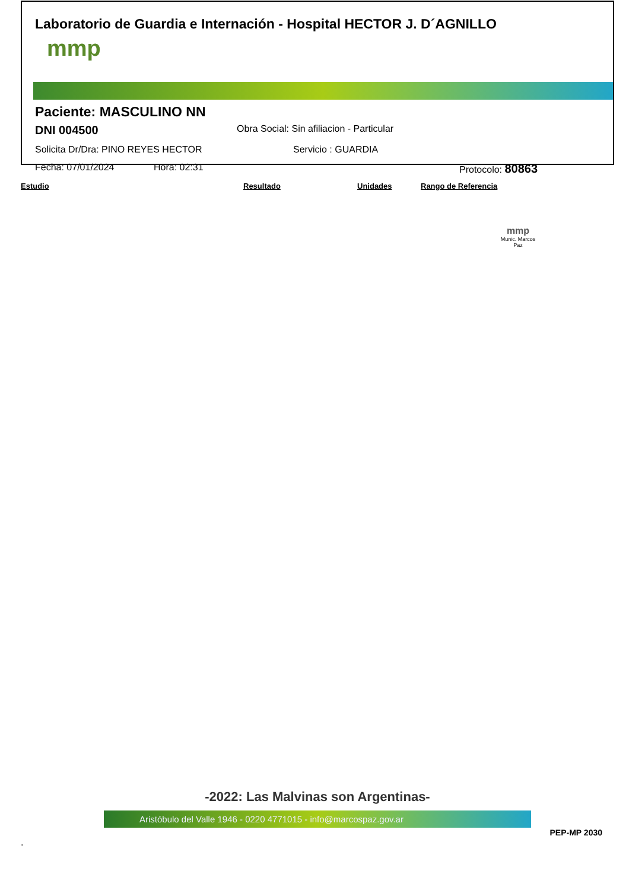Laboratorio de Guardia e Internación - Hospital HECTOR J. D´AGNILLO
mmp
Paciente: MASCULINO NN
DNI 004500 Obra Social: Sin afiliacion - Particular
Solicita Dr/Dra: PINO REYES HECTOR Servicio : GUARDIA
Fecha: 07/01/2024 Hora: 02:31 Protocolo: 80863
| Estudio | Resultado | Unidades | Rango de Referencia |
| --- | --- | --- | --- |
mmp
Munic. Marcos Paz
-2022: Las Malvinas son Argentinas-
Aristóbulo del Valle 1946 - 0220 4771015 - info@marcospaz.gov.ar
PEP-MP 2030
.